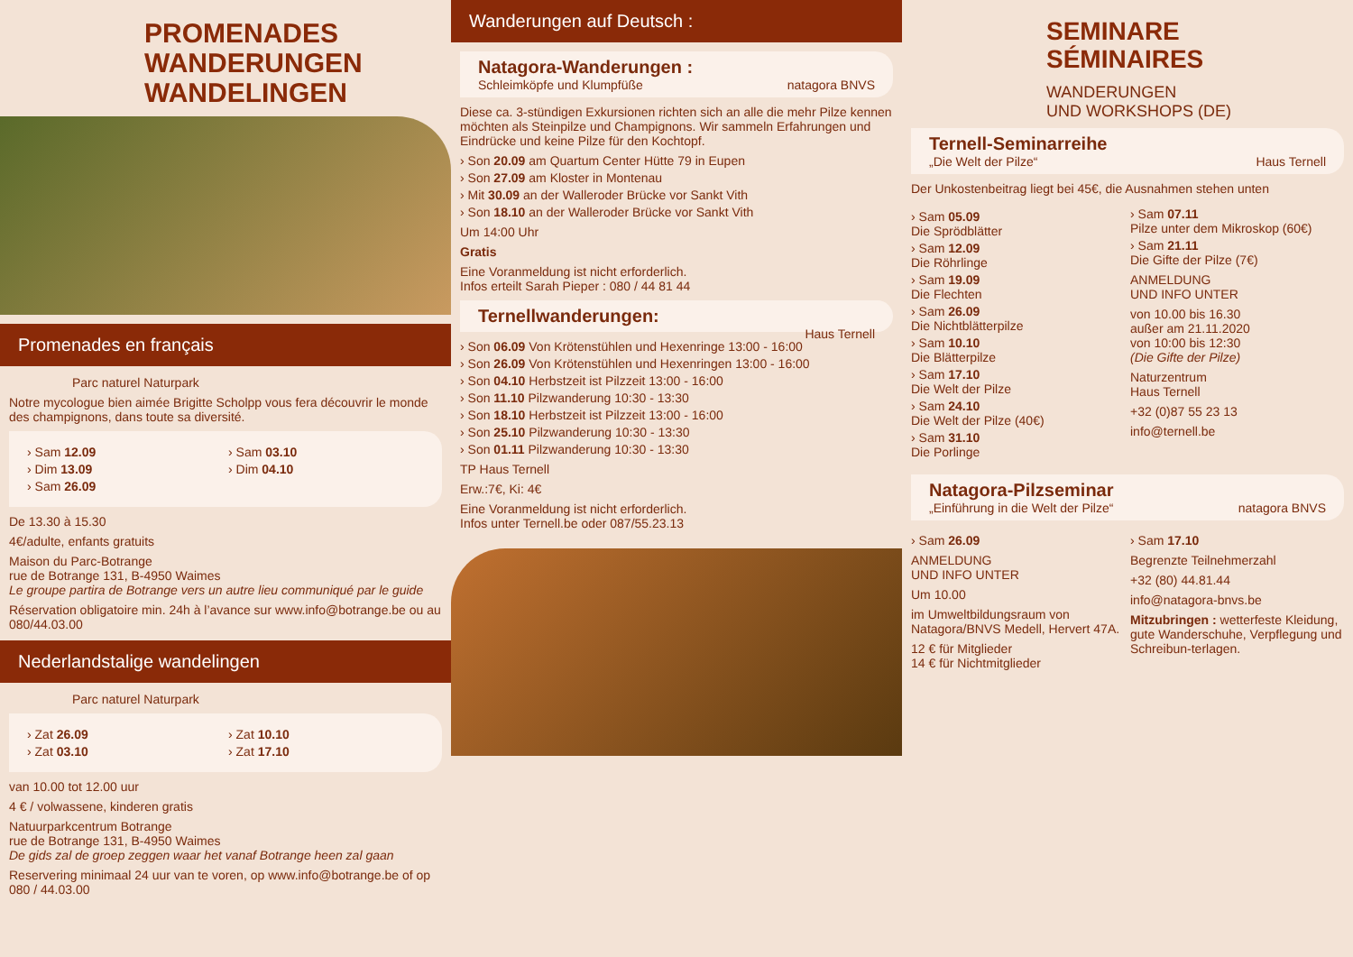PROMENADES
WANDERUNGEN
WANDELINGEN
Promenades en français
Parc naturel Naturpark
Notre mycologue bien aimée Brigitte Scholpp vous fera découvrir le monde des champignons, dans toute sa diversité.
› Sam 12.09
› Dim 13.09
› Sam 26.09
› Sam 03.10
› Dim 04.10
De 13.30 à 15.30
4€/adulte, enfants gratuits
Maison du Parc-Botrange
rue de Botrange 131, B-4950 Waimes
Le groupe partira de Botrange vers un autre lieu communiqué par le guide
Réservation obligatoire min. 24h à l’avance sur www.info@botrange.be ou au 080/44.03.00
Nederlandstalige wandelingen
Parc naturel Naturpark
› Zat 26.09
› Zat 03.10
› Zat 10.10
› Zat 17.10
van 10.00 tot 12.00 uur
4 € / volwassene, kinderen gratis
Natuurparkcentrum Botrange
rue de Botrange 131, B-4950 Waimes
De gids zal de groep zeggen waar het vanaf Botrange heen zal gaan
Reservering minimaal 24 uur van te voren, op www.info@botrange.be of op 080 / 44.03.00
Wanderungen auf Deutsch :
Natagora-Wanderungen :
Schleimköpfe und Klumpfüße natagora BNVS
Diese ca. 3-stündigen Exkursionen richten sich an alle die mehr Pilze kennen möchten als Steinpilze und Champignons. Wir sammeln Erfahrungen und Eindrücke und keine Pilze für den Kochtopf.
› Son 20.09 am Quartum Center Hütte 79 in Eupen
› Son 27.09 am Kloster in Montenau
› Mit 30.09 an der Walleroder Brücke vor Sankt Vith
› Son 18.10 an der Walleroder Brücke vor Sankt Vith
Um 14:00 Uhr
Gratis
Eine Voranmeldung ist nicht erforderlich.
Infos erteilt Sarah Pieper : 080 / 44 81 44
Ternellwanderungen:
Haus Ternell
› Son 06.09 Von Krötenstühlen und Hexenringe 13:00 - 16:00
› Son 26.09 Von Krötenstühlen und Hexenringen 13:00 - 16:00
› Son 04.10 Herbstzeit ist Pilzzeit 13:00 - 16:00
› Son 11.10 Pilzwanderung 10:30 - 13:30
› Son 18.10 Herbstzeit ist Pilzzeit 13:00 - 16:00
› Son 25.10 Pilzwanderung 10:30 - 13:30
› Son 01.11 Pilzwanderung 10:30 - 13:30
TP Haus Ternell
Erw.:7€, Ki: 4€
Eine Voranmeldung ist nicht erforderlich.
Infos unter Ternell.be oder 087/55.23.13
SEMINARE
SÉMINAIRES
WANDERUNGEN
UND WORKSHOPS (DE)
Ternell-Seminarreihe
„Die Welt der Pilze“ Haus Ternell
Der Unkostenbeitrag liegt bei 45€, die Ausnahmen stehen unten
› Sam 05.09
Die Sprödblätter
› Sam 12.09
Die Röhrlinge
› Sam 19.09
Die Flechten
› Sam 26.09
Die Nichtblätterpilze
› Sam 10.10
Die Blätterpilze
› Sam 17.10
Die Welt der Pilze
› Sam 24.10
Die Welt der Pilze (40€)
› Sam 31.10
Die Porlinge
› Sam 07.11
Pilze unter dem Mikroskop (60€)
› Sam 21.11
Die Gifte der Pilze (7€)
ANMELDUNG
UND INFO UNTER
von 10.00 bis 16.30
außer am 21.11.2020
von 10:00 bis 12:30
(Die Gifte der Pilze)
Naturzentrum
Haus Ternell
+32 (0)87 55 23 13
info@ternell.be
Natagora-Pilzseminar
„Einführung in die Welt der Pilze“ natagora BNVS
› Sam 26.09
ANMELDUNG
UND INFO UNTER
Um 10.00
im Umweltbildungsraum von Natagora/BNVS Medell, Hervert 47A.
12 € für Mitglieder
14 € für Nichtmitglieder
› Sam 17.10
Begrenzte Teilnehmerzahl
+32 (80) 44.81.44
info@natagora-bnvs.be
Mitzubringen : wetterfeste Kleidung, gute Wanderschuhe, Verpflegung und Schreibun-terlagen.